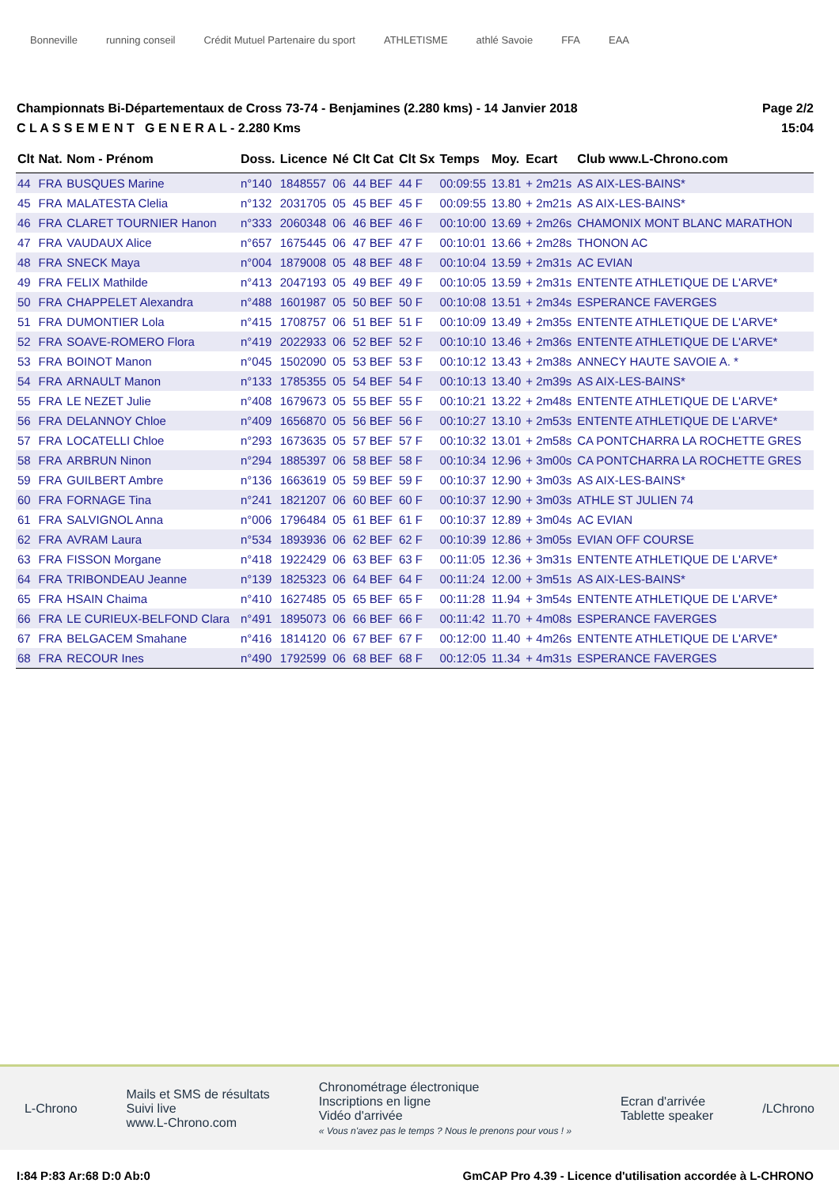Bonneville running conseil
Crédit Mutuel Partenaire du sport
ATHLETISME athlé Savoie FFA EAA
Championnats Bi-Départementaux de Cross 73-74 - Benjamines (2.280 kms) - 14 Janvier 2018
C L A S S E M E N T G E N E R A L - 2.280 Kms
Page 2/2
15:04
| Clt | Nat. | Nom - Prénom | Doss. | Licence | Né | Clt Cat | Clt Sx | Temps | Moy. | Ecart | Club www.L-Chrono.com |
| --- | --- | --- | --- | --- | --- | --- | --- | --- | --- | --- | --- |
| 44 | FRA | BUSQUES Marine | n°140 | 1848557 | 06 | 44 BEF | 44 F | 00:09:55 | 13.81 | + 2m21s | AS AIX-LES-BAINS* |
| 45 | FRA | MALATESTA Clelia | n°132 | 2031705 | 05 | 45 BEF | 45 F | 00:09:55 | 13.80 | + 2m21s | AS AIX-LES-BAINS* |
| 46 | FRA | CLARET TOURNIER Hanon | n°333 | 2060348 | 06 | 46 BEF | 46 F | 00:10:00 | 13.69 | + 2m26s | CHAMONIX MONT BLANC MARATHON |
| 47 | FRA | VAUDAUX Alice | n°657 | 1675445 | 06 | 47 BEF | 47 F | 00:10:01 | 13.66 | + 2m28s | THONON AC |
| 48 | FRA | SNECK Maya | n°004 | 1879008 | 05 | 48 BEF | 48 F | 00:10:04 | 13.59 | + 2m31s | AC EVIAN |
| 49 | FRA | FELIX Mathilde | n°413 | 2047193 | 05 | 49 BEF | 49 F | 00:10:05 | 13.59 | + 2m31s | ENTENTE ATHLETIQUE DE L'ARVE* |
| 50 | FRA | CHAPPELET Alexandra | n°488 | 1601987 | 05 | 50 BEF | 50 F | 00:10:08 | 13.51 | + 2m34s | ESPERANCE FAVERGES |
| 51 | FRA | DUMONTIER Lola | n°415 | 1708757 | 06 | 51 BEF | 51 F | 00:10:09 | 13.49 | + 2m35s | ENTENTE ATHLETIQUE DE L'ARVE* |
| 52 | FRA | SOAVE-ROMERO Flora | n°419 | 2022933 | 06 | 52 BEF | 52 F | 00:10:10 | 13.46 | + 2m36s | ENTENTE ATHLETIQUE DE L'ARVE* |
| 53 | FRA | BOINOT Manon | n°045 | 1502090 | 05 | 53 BEF | 53 F | 00:10:12 | 13.43 | + 2m38s | ANNECY HAUTE SAVOIE A. * |
| 54 | FRA | ARNAULT Manon | n°133 | 1785355 | 05 | 54 BEF | 54 F | 00:10:13 | 13.40 | + 2m39s | AS AIX-LES-BAINS* |
| 55 | FRA | LE NEZET Julie | n°408 | 1679673 | 05 | 55 BEF | 55 F | 00:10:21 | 13.22 | + 2m48s | ENTENTE ATHLETIQUE DE L'ARVE* |
| 56 | FRA | DELANNOY Chloe | n°409 | 1656870 | 05 | 56 BEF | 56 F | 00:10:27 | 13.10 | + 2m53s | ENTENTE ATHLETIQUE DE L'ARVE* |
| 57 | FRA | LOCATELLI Chloe | n°293 | 1673635 | 05 | 57 BEF | 57 F | 00:10:32 | 13.01 | + 2m58s | CA PONTCHARRA LA ROCHETTE GRES |
| 58 | FRA | ARBRUN Ninon | n°294 | 1885397 | 06 | 58 BEF | 58 F | 00:10:34 | 12.96 | + 3m00s | CA PONTCHARRA LA ROCHETTE GRES |
| 59 | FRA | GUILBERT Ambre | n°136 | 1663619 | 05 | 59 BEF | 59 F | 00:10:37 | 12.90 | + 3m03s | AS AIX-LES-BAINS* |
| 60 | FRA | FORNAGE Tina | n°241 | 1821207 | 06 | 60 BEF | 60 F | 00:10:37 | 12.90 | + 3m03s | ATHLE ST JULIEN 74 |
| 61 | FRA | SALVIGNOL Anna | n°006 | 1796484 | 05 | 61 BEF | 61 F | 00:10:37 | 12.89 | + 3m04s | AC EVIAN |
| 62 | FRA | AVRAM Laura | n°534 | 1893936 | 06 | 62 BEF | 62 F | 00:10:39 | 12.86 | + 3m05s | EVIAN OFF COURSE |
| 63 | FRA | FISSON Morgane | n°418 | 1922429 | 06 | 63 BEF | 63 F | 00:11:05 | 12.36 | + 3m31s | ENTENTE ATHLETIQUE DE L'ARVE* |
| 64 | FRA | TRIBONDEAU Jeanne | n°139 | 1825323 | 06 | 64 BEF | 64 F | 00:11:24 | 12.00 | + 3m51s | AS AIX-LES-BAINS* |
| 65 | FRA | HSAIN Chaima | n°410 | 1627485 | 05 | 65 BEF | 65 F | 00:11:28 | 11.94 | + 3m54s | ENTENTE ATHLETIQUE DE L'ARVE* |
| 66 | FRA | LE CURIEUX-BELFOND Clara | n°491 | 1895073 | 06 | 66 BEF | 66 F | 00:11:42 | 11.70 | + 4m08s | ESPERANCE FAVERGES |
| 67 | FRA | BELGACEM Smahane | n°416 | 1814120 | 06 | 67 BEF | 67 F | 00:12:00 | 11.40 | + 4m26s | ENTENTE ATHLETIQUE DE L'ARVE* |
| 68 | FRA | RECOUR Ines | n°490 | 1792599 | 06 | 68 BEF | 68 F | 00:12:05 | 11.34 | + 4m31s | ESPERANCE FAVERGES |
L-Chrono
Mails et SMS de résultats
Suivi live
www.L-Chrono.com
Chronométrage électronique
Inscriptions en ligne
Vidéo d'arrivée
« Vous n'avez pas le temps ? Nous le prenons pour vous ! »
Ecran d'arrivée
Tablette speaker
/LChrono
I:84 P:83 Ar:68 D:0 Ab:0 GmCAP Pro 4.39 - Licence d'utilisation accordée à L-CHRONO